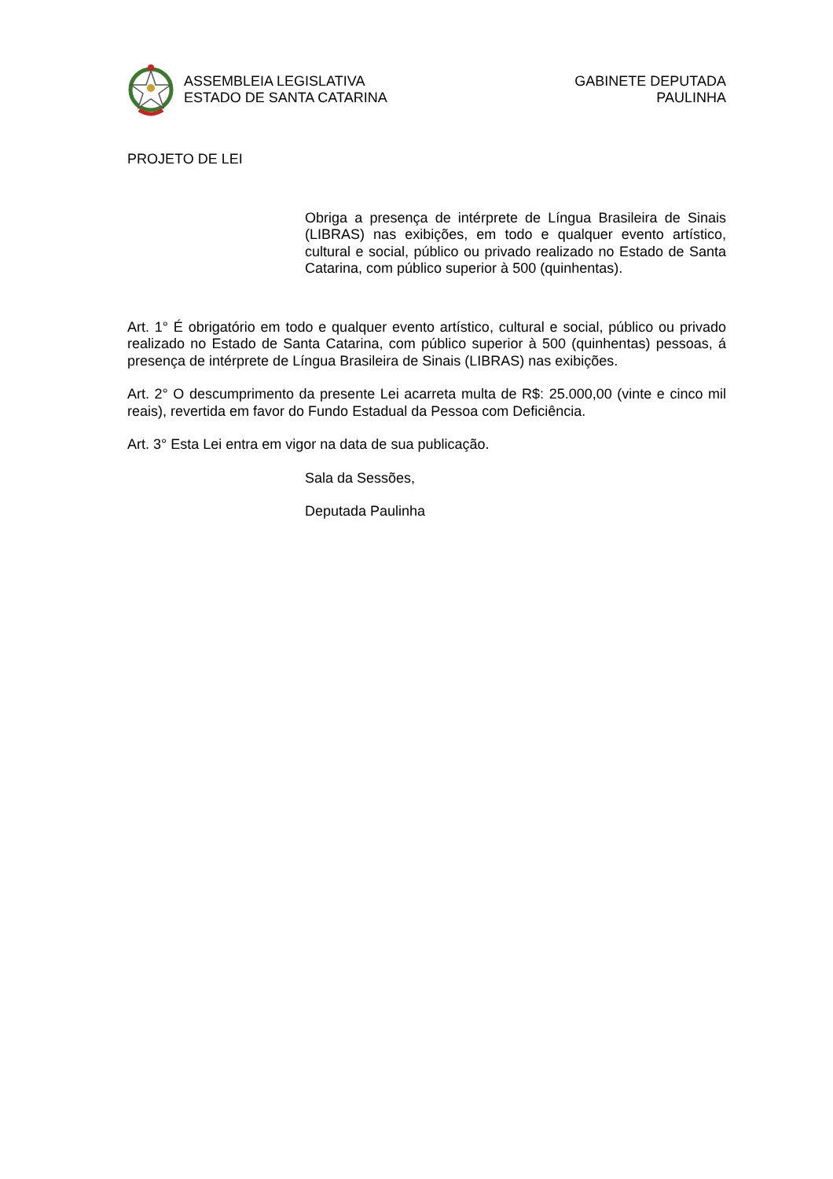ASSEMBLEIA LEGISLATIVA
ESTADO DE SANTA CATARINA
GABINETE DEPUTADA
PAULINHA
PROJETO DE LEI
Obriga a presença de intérprete de Língua Brasileira de Sinais (LIBRAS) nas exibições, em todo e qualquer evento artístico, cultural e social, público ou privado realizado no Estado de Santa Catarina, com público superior à 500 (quinhentas).
Art. 1° É obrigatório em todo e qualquer evento artístico, cultural e social, público ou privado realizado no Estado de Santa Catarina, com público superior à 500 (quinhentas) pessoas, á presença de intérprete de Língua Brasileira de Sinais (LIBRAS) nas exibições.
Art. 2° O descumprimento da presente Lei acarreta multa de R$: 25.000,00 (vinte e cinco mil reais), revertida em favor do Fundo Estadual da Pessoa com Deficiência.
Art. 3° Esta Lei entra em vigor na data de sua publicação.
Sala da Sessões,
Deputada Paulinha